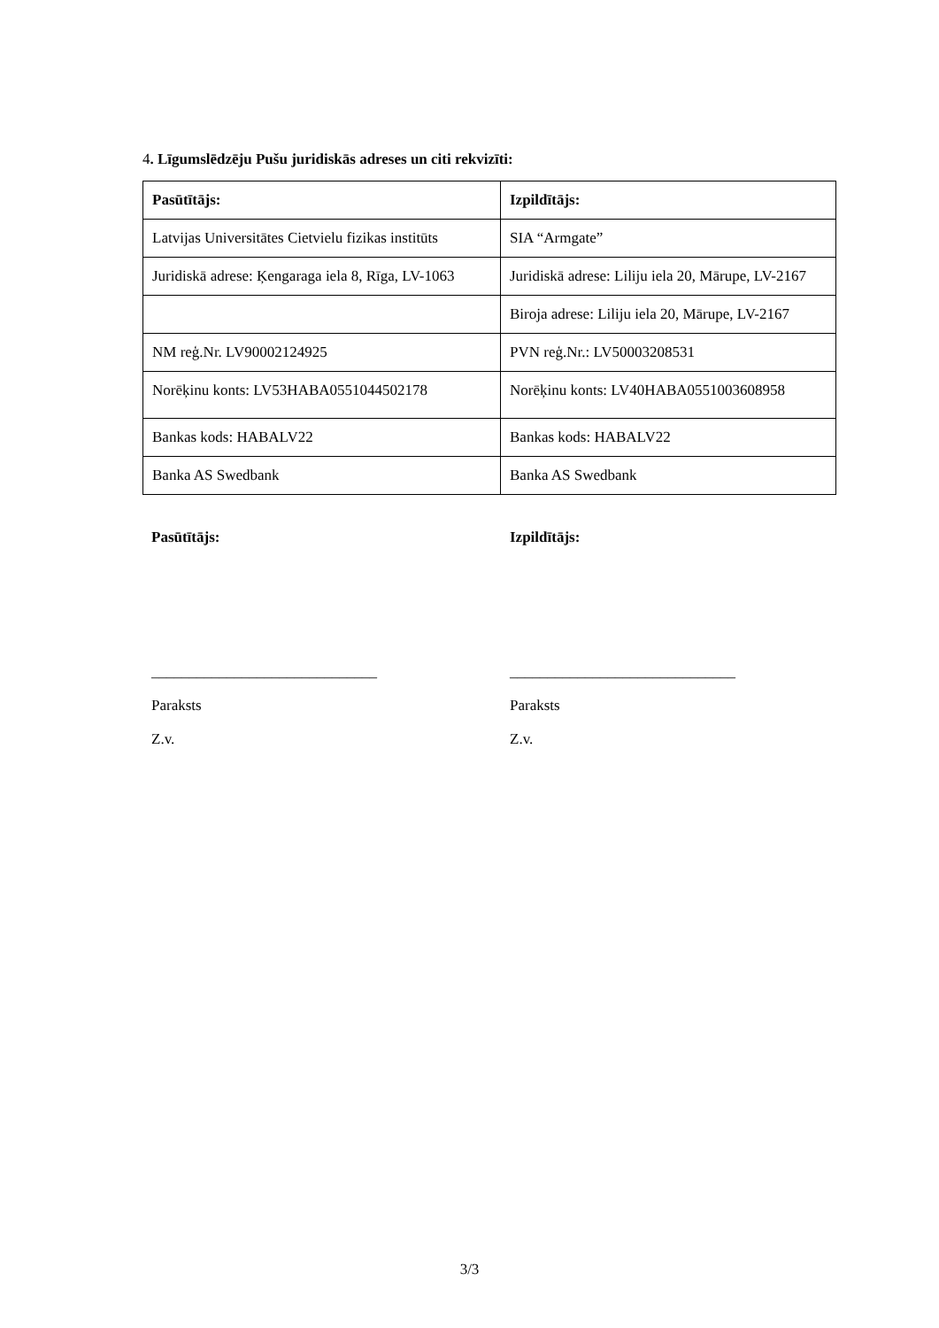4. Līgumslēdzēju Pušu juridiskās adreses un citi rekvizīti:
| Pasūtītājs: | Izpildītājs: |
| Latvijas Universitātes Cietvielu fizikas institūts | SIA “Armgate” |
| Juridiskā adrese: Ķengaraga iela 8, Rīga, LV-1063 | Juridiskā adrese: Liliju iela 20, Mārupe, LV-2167 |
| | Biroja adrese: Liliju iela 20, Mārupe, LV-2167 |
| NM reģ.Nr. LV90002124925 | PVN reģ.Nr.: LV50003208531 |
| Norēķinu konts: LV53HABA0551044502178 | Norēķinu konts: LV40HABA0551003608958 |
| Bankas kods: HABALV22 | Bankas kods: HABALV22 |
| Banka AS Swedbank | Banka AS Swedbank |
Pasūtītājs:
______________________________
Paraksts
Z.v.
Izpildītājs:
______________________________
Paraksts
Z.v.
3/3